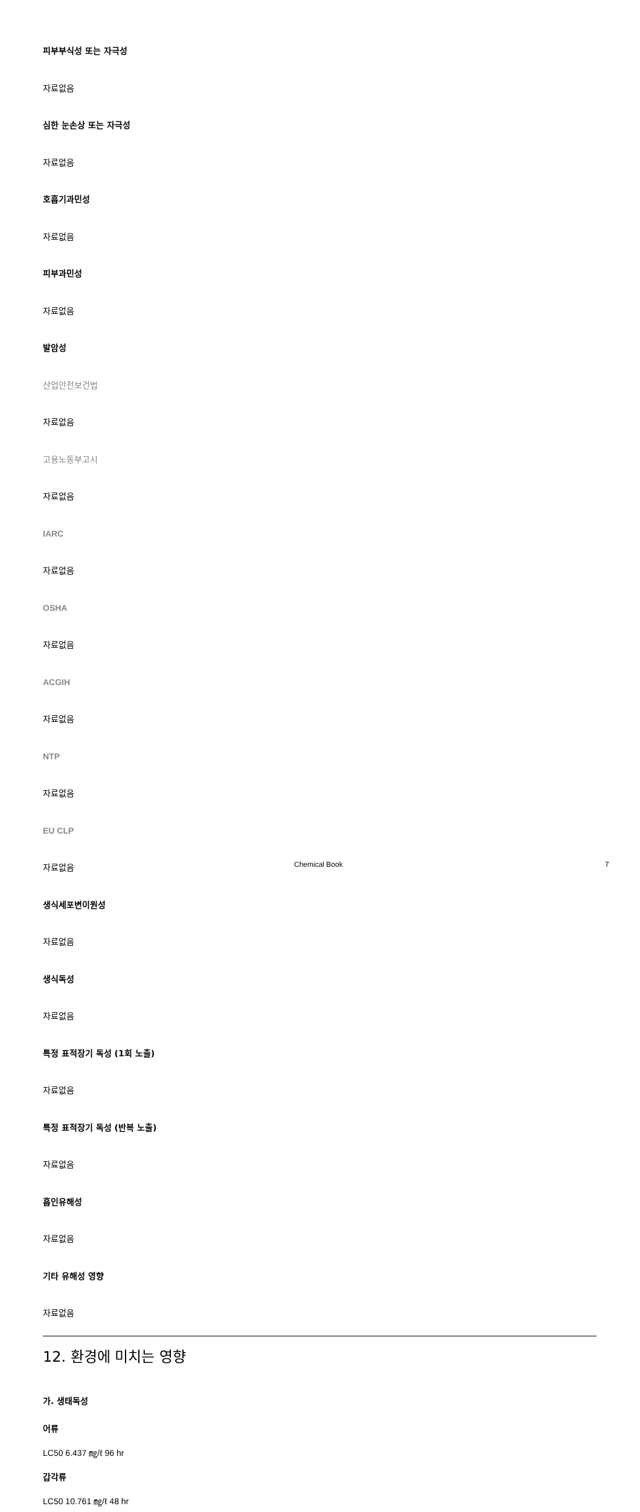피부부식성 또는 자극성
자료없음
심한 눈손상 또는 자극성
자료없음
호흡기과민성
자료없음
피부과민성
자료없음
발암성
산업안전보건법
자료없음
고용노동부고시
자료없음
IARC
자료없음
OSHA
자료없음
ACGIH
자료없음
NTP
자료없음
EU CLP
자료없음
생식세포변이원성
자료없음
생식독성
자료없음
특정 표적장기 독성 (1회 노출)
자료없음
특정 표적장기 독성 (반복 노출)
자료없음
흡인유해성
자료없음
기타 유해성 영향
자료없음
12. 환경에 미치는 영향
가. 생태독성
어류
LC50 6.437 ㎎/ℓ 96 hr
갑각류
LC50 10.761 ㎎/ℓ 48 hr
Chemical Book 7